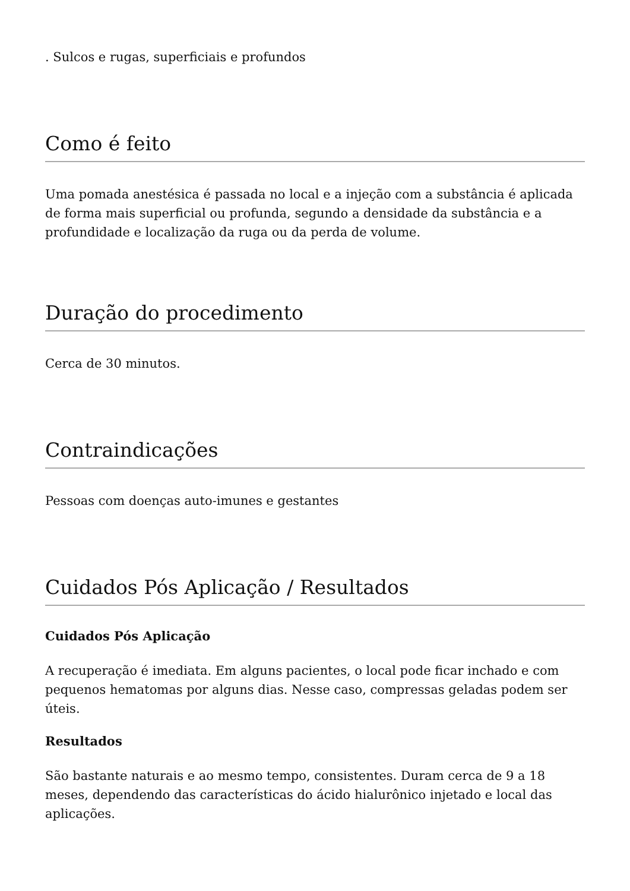. Sulcos e rugas, superficiais e profundos
Como é feito
Uma pomada anestésica é passada no local e a injeção com a substância é aplicada de forma mais superficial ou profunda, segundo a densidade da substância e a profundidade e localização da ruga ou da perda de volume.
Duração do procedimento
Cerca de 30 minutos.
Contraindicações
Pessoas com doenças auto-imunes e gestantes
Cuidados Pós Aplicação / Resultados
Cuidados Pós Aplicação
A recuperação é imediata. Em alguns pacientes, o local pode ficar inchado e com pequenos hematomas por alguns dias. Nesse caso, compressas geladas podem ser úteis.
Resultados
São bastante naturais e ao mesmo tempo, consistentes. Duram cerca de 9 a 18 meses, dependendo das características do ácido hialurônico injetado e local das aplicações.